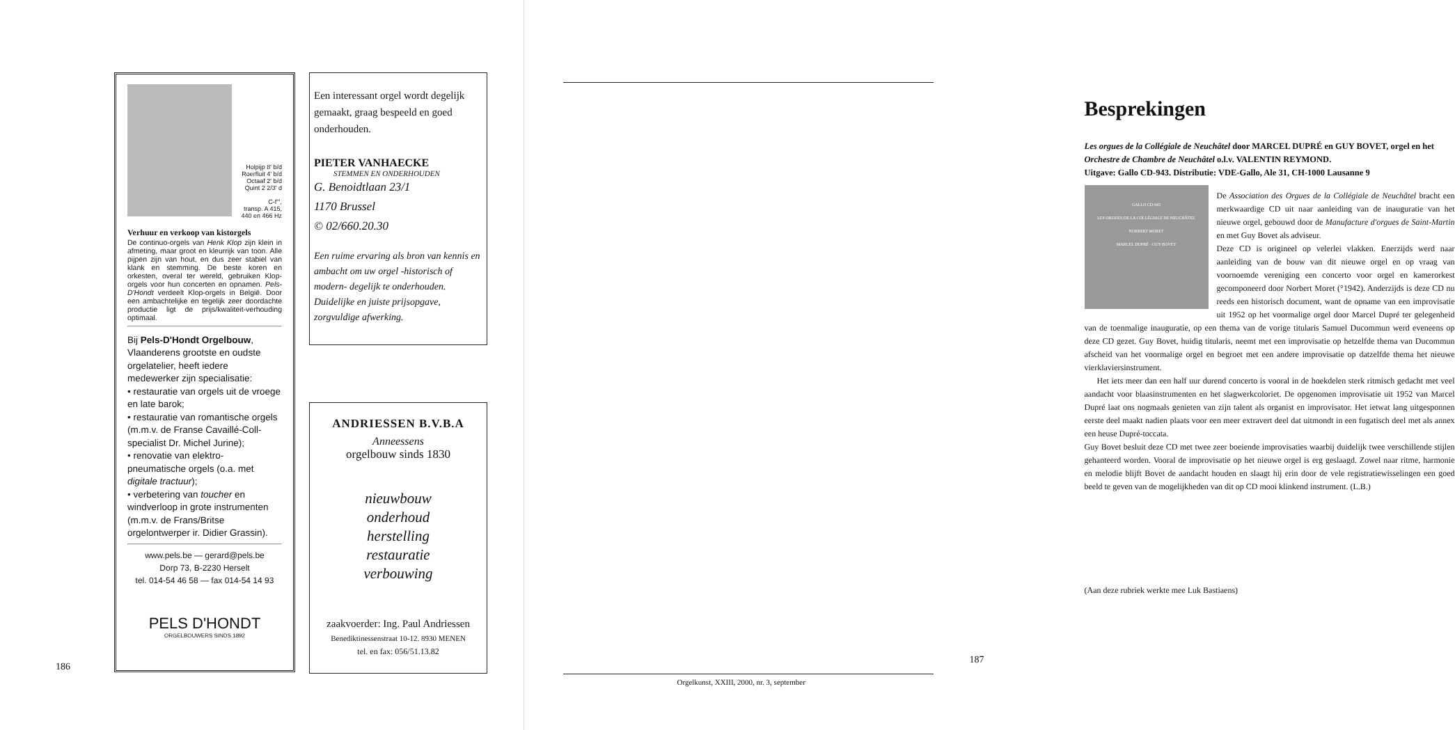Holpijp 8' b/d
Roerfluit 4' b/d
Octaaf 2' b/d
Quint 2 2/3' d
C-f''',
transp. A 415, 440 en 466 Hz
Verhuur en verkoop van kistorgels
De continuo-orgels van Henk Klop zijn klein in afmeting, maar groot en kleurrijk van toon. Alle pijpen zijn van hout, en dus zeer stabiel van klank en stemming. De beste koren en orkesten, overal ter wereld, gebruiken Klop-orgels voor hun concerten en opnamen. Pels-D'Hondt verdeelt Klop-orgels in België. Door een ambachtelijke en tegelijk zeer doordachte productie ligt de prijs/kwaliteit-verhouding optimaal.
Bij Pels-D'Hondt Orgelbouw, Vlaanderens grootste en oudste orgelatelier, heeft iedere medewerker zijn specialisatie:
• restauratie van orgels uit de vroege en late barok;
• restauratie van romantische orgels (m.m.v. de Franse Cavaillé-Coll-specialist Dr. Michel Jurine);
• renovatie van elektro-pneumatische orgels (o.a. met digitale tractuur);
• verbetering van toucher en windverloop in grote instrumenten (m.m.v. de Frans/Britse orgelontwerper ir. Didier Grassin).
www.pels.be — gerard@pels.be
Dorp 73, B-2230 Herselt
tel. 014-54 46 58 — fax 014-54 14 93
PELS D'HONDT
ORGELBOUWERS SINDS 1892
Een interessant orgel wordt degelijk gemaakt, graag bespeeld en goed onderhouden.
PIETER VANHAECKE
STEMMEN EN ONDERHOUDEN
G. Benoidtlaan 23/1
1170 Brussel
© 02/660.20.30
Een ruime ervaring als bron van kennis en ambacht om uw orgel -historisch of modern- degelijk te onderhouden.
Duidelijke en juiste prijsopgave, zorgvuldige afwerking.
ANDRIESSEN B.V.B.A
Anneessens
orgelbouw sinds 1830
nieuwbouw
onderhoud
herstelling
restauratie
verbouwing
zaakvoerder: Ing. Paul Andriessen
Benediktinessenstraat 10-12. 8930 MENEN
tel. en fax: 056/51.13.82
186
Besprekingen
Les orgues de la Collégiale de Neuchâtel door MARCEL DUPRÉ en GUY BOVET, orgel en het Orchestre de Chambre de Neuchâtel o.l.v. VALENTIN REYMOND.
Uitgave: Gallo CD-943. Distributie: VDE-Gallo, Ale 31, CH-1000 Lausanne 9
GALLO CD-943
LES ORGUES DE LA COLLÉGIALE DE NEUCHÂTEL
NORBERT MORET
MARCEL DUPRÉ · GUY BOVET
De Association des Orgues de la Collégiale de Neuchâtel bracht een merkwaardige CD uit naar aanleiding van de inauguratie van het nieuwe orgel, gebouwd door de Manufacture d'orgues de Saint-Martin en met Guy Bovet als adviseur.
Deze CD is origineel op velerlei vlakken. Enerzijds werd naar aanleiding van de bouw van dit nieuwe orgel en op vraag van voornoemde vereniging een concerto voor orgel en kamerorkest gecomponeerd door Norbert Moret (°1942). Anderzijds is deze CD nu reeds een historisch document, want de opname van een improvisatie uit 1952 op het voormalige orgel door Marcel Dupré ter gelegenheid van de toenmalige inauguratie, op een thema van de vorige titularis Samuel Ducommun werd eveneens op deze CD gezet. Guy Bovet, huidig titularis, neemt met een improvisatie op hetzelfde thema van Ducommun afscheid van het voormalige orgel en begroet met een andere improvisatie op datzelfde thema het nieuwe vierklaviersinstrument.
Het iets meer dan een half uur durend concerto is vooral in de hoekdelen sterk ritmisch gedacht met veel aandacht voor blaasinstrumenten en het slagwerkcoloriet. De opgenomen improvisatie uit 1952 van Marcel Dupré laat ons nogmaals genieten van zijn talent als organist en improvisator. Het ietwat lang uitgesponnen eerste deel maakt nadien plaats voor een meer extravert deel dat uitmondt in een fugatisch deel met als annex een heuse Dupré-toccata.
Guy Bovet besluit deze CD met twee zeer boeiende improvisaties waarbij duidelijk twee verschillende stijlen gehanteerd worden. Vooral de improvisatie op het nieuwe orgel is erg geslaagd. Zowel naar ritme, harmonie en melodie blijft Bovet de aandacht houden en slaagt hij erin door de vele registratiewisselingen een goed beeld te geven van de mogelijkheden van dit op CD mooi klinkend instrument. (L.B.)
(Aan deze rubriek werkte mee Luk Bastiaens)
187
Orgelkunst, XXIII, 2000, nr. 3, september